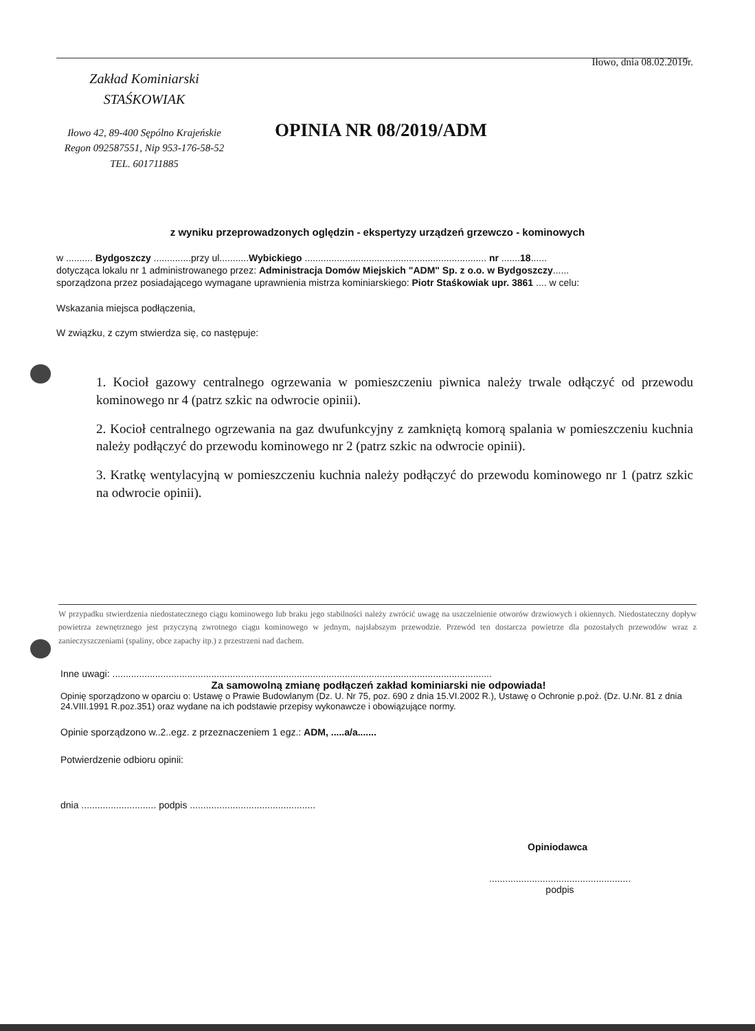Iłowo, dnia 08.02.2019r.
Zakład Kominiarski
STAŚKOWIAK
Iłowo 42, 89-400 Sępólno Krajeńskie
Regon 092587551, Nip 953-176-58-52
TEL. 601711885
OPINIA NR 08/2019/ADM
z wyniku przeprowadzonych oględzin - ekspertyzy urządzeń grzewczo - kominowych
w .......... Bydgoszczy ..............przy ul...........Wybickiego .................................................................... nr .......18......
dotycząca lokalu nr 1 administrowanego przez: Administracja Domów Miejskich "ADM" Sp. z o.o. w Bydgoszczy......
sporządzona przez posiadającego wymagane uprawnienia mistrza kominiarskiego: Piotr Staśkowiak upr. 3861 .... w celu:
Wskazania miejsca podłączenia,
W związku, z czym stwierdza się, co następuje:
1. Kocioł gazowy centralnego ogrzewania w pomieszczeniu piwnica należy trwale odłączyć od przewodu kominowego nr 4 (patrz szkic na odwrocie opinii).
2. Kocioł centralnego ogrzewania na gaz dwufunkcyjny z zamkniętą komorą spalania w pomieszczeniu kuchnia należy podłączyć do przewodu kominowego nr 2 (patrz szkic na odwrocie opinii).
3. Kratkę wentylacyjną w pomieszczeniu kuchnia należy podłączyć do przewodu kominowego nr 1 (patrz szkic na odwrocie opinii).
W przypadku stwierdzenia niedostatecznego ciągu kominowego lub braku jego stabilności należy zwrócić uwagę na uszczelnienie otworów drzwiowych i okiennych. Niedostateczny dopływ powietrza zewnętrznego jest przyczyną zwrotnego ciągu kominowego w jednym, najsłabszym przewodzie. Przewód ten dostarcza powietrze dla pozostałych przewodów wraz z zanieczyszczeniami (spaliny, obce zapachy itp.) z przestrzeni nad dachem.
Inne uwagi: ..............................................................................................................................................
Za samowolną zmianę podłączeń zakład kominiarski nie odpowiada!
Opinię sporządzono w oparciu o: Ustawę o Prawie Budowlanym (Dz. U. Nr 75, poz. 690 z dnia 15.VI.2002 R.), Ustawę o Ochronie p.poż. (Dz. U.Nr. 81 z dnia 24.VIII.1991 R.poz.351) oraz wydane na ich podstawie przepisy wykonawcze i obowiązujące normy.
Opinie sporządzono w..2..egz. z przeznaczeniem 1 egz.: ADM, .....a/a.......
Potwierdzenie odbioru opinii:
dnia ............................ podpis ...............................................
Opiniodawca
.....................................................
podpis